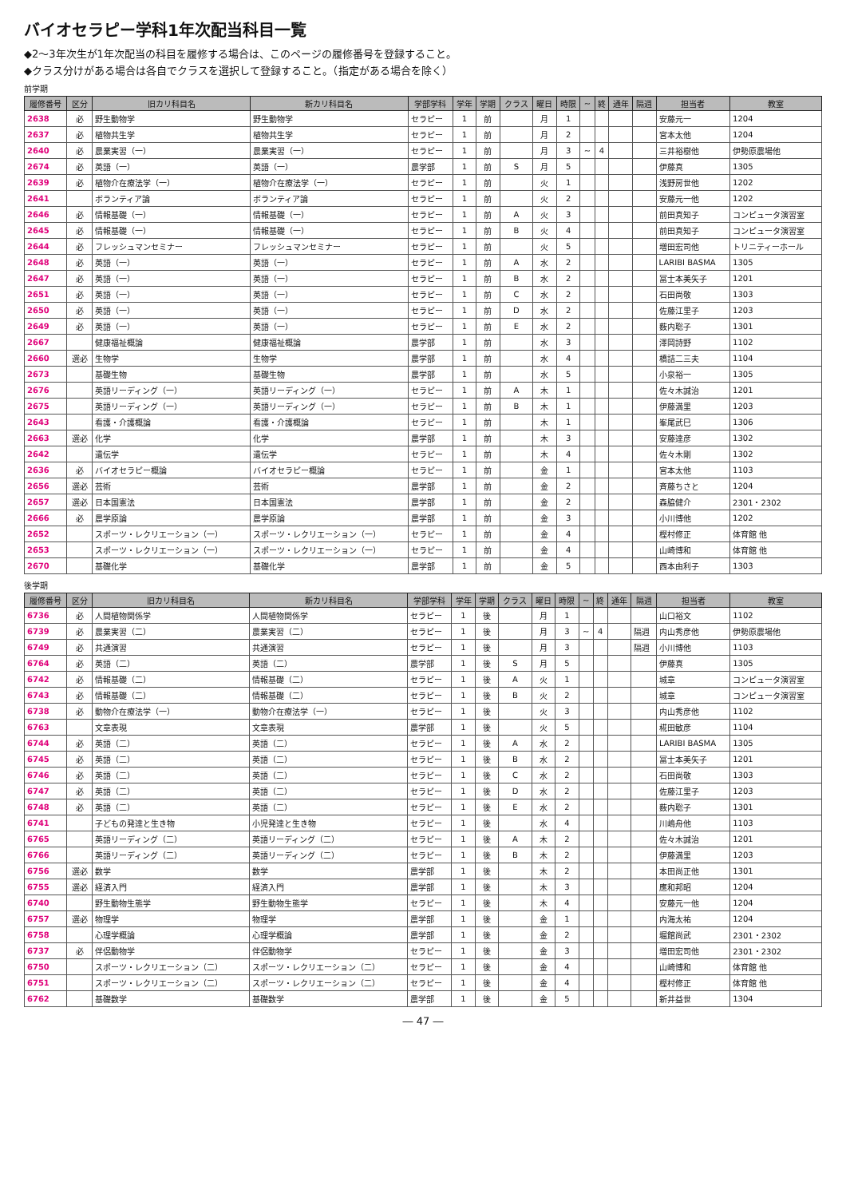バイオセラピー学科1年次配当科目一覧
◆2～3年次生が1年次配当の科目を履修する場合は、このページの履修番号を登録すること。
◆クラス分けがある場合は各自でクラスを選択して登録すること。（指定がある場合を除く）
前学期
| 履修番号 | 区分 | 旧カリ科目名 | 新カリ科目名 | 学部学科 | 学年 | 学期 | クラス | 曜日 | 時限 | ~ | 終 | 通年 | 隔週 | 担当者 | 教室 |
| --- | --- | --- | --- | --- | --- | --- | --- | --- | --- | --- | --- | --- | --- | --- | --- |
| 2638 | 必 | 野生動物学 | 野生動物学 | セラピー | 1 | 前 | | 月 | 1 | | | | | 安藤元一 | 1204 |
| 2637 | 必 | 植物共生学 | 植物共生学 | セラピー | 1 | 前 | | 月 | 2 | | | | | 宮本太他 | 1204 |
| 2640 | 必 | 農業実習（一） | 農業実習（一） | セラピー | 1 | 前 | | 月 | 3 | ~ | 4 | | | 三井裕樹他 | 伊勢原農場他 |
| 2674 | 必 | 英語（一） | 英語（一） | 農学部 | 1 | 前 | S | 月 | 5 | | | | | 伊藤真 | 1305 |
| 2639 | 必 | 植物介在療法学（一） | 植物介在療法学（一） | セラピー | 1 | 前 | | 火 | 1 | | | | | 浅野房世他 | 1202 |
| 2641 | | ボランティア論 | ボランティア論 | セラピー | 1 | 前 | | 火 | 2 | | | | | 安藤元一他 | 1202 |
| 2646 | 必 | 情報基礎（一） | 情報基礎（一） | セラピー | 1 | 前 | A | 火 | 3 | | | | | 前田真知子 | コンピュータ演習室 |
| 2645 | 必 | 情報基礎（一） | 情報基礎（一） | セラピー | 1 | 前 | B | 火 | 4 | | | | | 前田真知子 | コンピュータ演習室 |
| 2644 | 必 | フレッシュマンセミナー | フレッシュマンセミナー | セラピー | 1 | 前 | | 火 | 5 | | | | | 増田宏司他 | トリニティーホール |
| 2648 | 必 | 英語（一） | 英語（一） | セラピー | 1 | 前 | A | 水 | 2 | | | | | LARIBI BASMA | 1305 |
| 2647 | 必 | 英語（一） | 英語（一） | セラピー | 1 | 前 | B | 水 | 2 | | | | | 冨士本美矢子 | 1201 |
| 2651 | 必 | 英語（一） | 英語（一） | セラピー | 1 | 前 | C | 水 | 2 | | | | | 石田尚敬 | 1303 |
| 2650 | 必 | 英語（一） | 英語（一） | セラピー | 1 | 前 | D | 水 | 2 | | | | | 佐藤江里子 | 1203 |
| 2649 | 必 | 英語（一） | 英語（一） | セラピー | 1 | 前 | E | 水 | 2 | | | | | 薮内聡子 | 1301 |
| 2667 | | 健康福祉概論 | 健康福祉概論 | 農学部 | 1 | 前 | | 水 | 3 | | | | | 澤岡詩野 | 1102 |
| 2660 | 選必 | 生物学 | 生物学 | 農学部 | 1 | 前 | | 水 | 4 | | | | | 橋詰二三夫 | 1104 |
| 2673 | | 基礎生物 | 基礎生物 | 農学部 | 1 | 前 | | 水 | 5 | | | | | 小泉裕一 | 1305 |
| 2676 | | 英語リーディング（一） | 英語リーディング（一） | セラピー | 1 | 前 | A | 木 | 1 | | | | | 佐々木誠治 | 1201 |
| 2675 | | 英語リーディング（一） | 英語リーディング（一） | セラピー | 1 | 前 | B | 木 | 1 | | | | | 伊藤満里 | 1203 |
| 2643 | | 看護・介護概論 | 看護・介護概論 | セラピー | 1 | 前 | | 木 | 1 | | | | | 峯尾武巳 | 1306 |
| 2663 | 選必 | 化学 | 化学 | 農学部 | 1 | 前 | | 木 | 3 | | | | | 安藤達彦 | 1302 |
| 2642 | | 遺伝学 | 遺伝学 | セラピー | 1 | 前 | | 木 | 4 | | | | | 佐々木剛 | 1302 |
| 2636 | 必 | バイオセラピー概論 | バイオセラピー概論 | セラピー | 1 | 前 | | 金 | 1 | | | | | 宮本太他 | 1103 |
| 2656 | 選必 | 芸術 | 芸術 | 農学部 | 1 | 前 | | 金 | 2 | | | | | 斉藤ちさと | 1204 |
| 2657 | 選必 | 日本国憲法 | 日本国憲法 | 農学部 | 1 | 前 | | 金 | 2 | | | | | 森脇健介 | 2301・2302 |
| 2666 | 必 | 農学原論 | 農学原論 | 農学部 | 1 | 前 | | 金 | 3 | | | | | 小川博他 | 1202 |
| 2652 | | スポーツ・レクリエーション（一） | スポーツ・レクリエーション（一） | セラピー | 1 | 前 | | 金 | 4 | | | | | 樫村修正 | 体育館 他 |
| 2653 | | スポーツ・レクリエーション（一） | スポーツ・レクリエーション（一） | セラピー | 1 | 前 | | 金 | 4 | | | | | 山崎博和 | 体育館 他 |
| 2670 | | 基礎化学 | 基礎化学 | 農学部 | 1 | 前 | | 金 | 5 | | | | | 西本由利子 | 1303 |
後学期
| 履修番号 | 区分 | 旧カリ科目名 | 新カリ科目名 | 学部学科 | 学年 | 学期 | クラス | 曜日 | 時限 | ~ | 終 | 通年 | 隔週 | 担当者 | 教室 |
| --- | --- | --- | --- | --- | --- | --- | --- | --- | --- | --- | --- | --- | --- | --- | --- |
| 6736 | 必 | 人間植物関係学 | 人間植物関係学 | セラピー | 1 | 後 | | 月 | 1 | | | | | 山口裕文 | 1102 |
| 6739 | 必 | 農業実習（二） | 農業実習（二） | セラピー | 1 | 後 | | 月 | 3 | ~ | 4 | | 隔週 | 内山秀彦他 | 伊勢原農場他 |
| 6749 | 必 | 共通演習 | 共通演習 | セラピー | 1 | 後 | | 月 | 3 | | | | 隔週 | 小川博他 | 1103 |
| 6764 | 必 | 英語（二） | 英語（二） | 農学部 | 1 | 後 | S | 月 | 5 | | | | | 伊藤真 | 1305 |
| 6742 | 必 | 情報基礎（二） | 情報基礎（二） | セラピー | 1 | 後 | A | 火 | 1 | | | | | 城章 | コンピュータ演習室 |
| 6743 | 必 | 情報基礎（二） | 情報基礎（二） | セラピー | 1 | 後 | B | 火 | 2 | | | | | 城章 | コンピュータ演習室 |
| 6738 | 必 | 動物介在療法学（一） | 動物介在療法学（一） | セラピー | 1 | 後 | | 火 | 3 | | | | | 内山秀彦他 | 1102 |
| 6763 | | 文章表現 | 文章表現 | 農学部 | 1 | 後 | | 火 | 5 | | | | | 椛田敏彦 | 1104 |
| 6744 | 必 | 英語（二） | 英語（二） | セラピー | 1 | 後 | A | 水 | 2 | | | | | LARIBI BASMA | 1305 |
| 6745 | 必 | 英語（二） | 英語（二） | セラピー | 1 | 後 | B | 水 | 2 | | | | | 冨士本美矢子 | 1201 |
| 6746 | 必 | 英語（二） | 英語（二） | セラピー | 1 | 後 | C | 水 | 2 | | | | | 石田尚敬 | 1303 |
| 6747 | 必 | 英語（二） | 英語（二） | セラピー | 1 | 後 | D | 水 | 2 | | | | | 佐藤江里子 | 1203 |
| 6748 | 必 | 英語（二） | 英語（二） | セラピー | 1 | 後 | E | 水 | 2 | | | | | 薮内聡子 | 1301 |
| 6741 | | 子どもの発達と生き物 | 小児発達と生き物 | セラピー | 1 | 後 | | 水 | 4 | | | | | 川嶋舟他 | 1103 |
| 6765 | | 英語リーディング（二） | 英語リーディング（二） | セラピー | 1 | 後 | A | 木 | 2 | | | | | 佐々木誠治 | 1201 |
| 6766 | | 英語リーディング（二） | 英語リーディング（二） | セラピー | 1 | 後 | B | 木 | 2 | | | | | 伊藤満里 | 1203 |
| 6756 | 選必 | 数学 | 数学 | 農学部 | 1 | 後 | | 木 | 2 | | | | | 本田尚正他 | 1301 |
| 6755 | 選必 | 経済入門 | 経済入門 | 農学部 | 1 | 後 | | 木 | 3 | | | | | 應和邦昭 | 1204 |
| 6740 | | 野生動物生態学 | 野生動物生態学 | セラピー | 1 | 後 | | 木 | 4 | | | | | 安藤元一他 | 1204 |
| 6757 | 選必 | 物理学 | 物理学 | 農学部 | 1 | 後 | | 金 | 1 | | | | | 内海太祐 | 1204 |
| 6758 | | 心理学概論 | 心理学概論 | 農学部 | 1 | 後 | | 金 | 2 | | | | | 堀館尚武 | 2301・2302 |
| 6737 | 必 | 伴侶動物学 | 伴侶動物学 | セラピー | 1 | 後 | | 金 | 3 | | | | | 増田宏司他 | 2301・2302 |
| 6750 | | スポーツ・レクリエーション（二） | スポーツ・レクリエーション（二） | セラピー | 1 | 後 | | 金 | 4 | | | | | 山崎博和 | 体育館 他 |
| 6751 | | スポーツ・レクリエーション（二） | スポーツ・レクリエーション（二） | セラピー | 1 | 後 | | 金 | 4 | | | | | 樫村修正 | 体育館 他 |
| 6762 | | 基礎数学 | 基礎数学 | 農学部 | 1 | 後 | | 金 | 5 | | | | | 新井益世 | 1304 |
― 47 ―